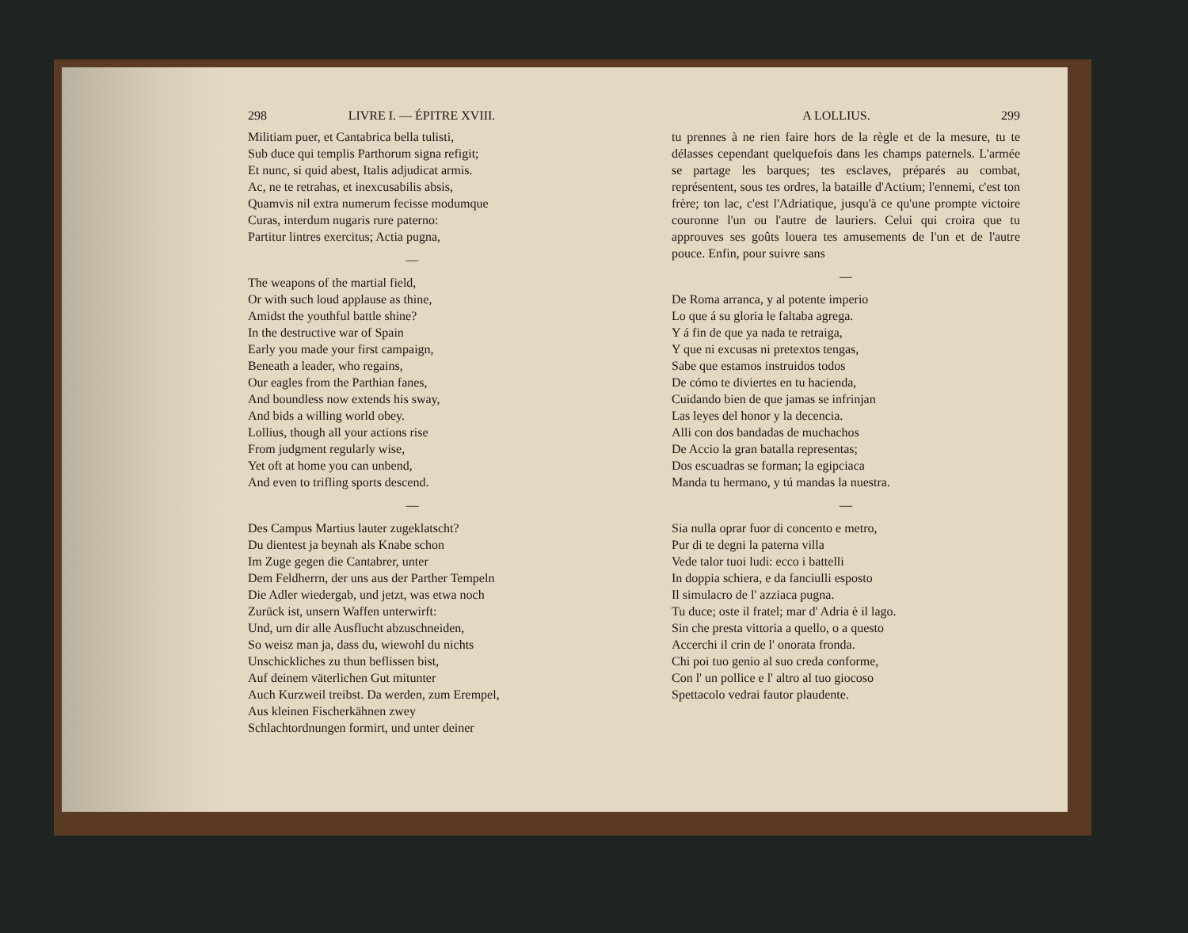298 LIVRE I. — ÉPITRE XVIII.
Militiam puer, et Cantabrica bella tulisti,
Sub duce qui templis Parthorum signa refigit;
Et nunc, si quid abest, Italis adjudicat armis.
Ac, ne te retrahas, et inexcusabilis absis,
Quamvis nil extra numerum fecisse modumque
Curas, interdum nugaris rure paterno:
Partitur lintres exercitus; Actia pugna,
—
The weapons of the martial field,
Or with such loud applause as thine,
Amidst the youthful battle shine?
In the destructive war of Spain
Early you made your first campaign,
Beneath a leader, who regains,
Our eagles from the Parthian fanes,
And boundless now extends his sway,
And bids a willing world obey.
Lollius, though all your actions rise
From judgment regularly wise,
Yet oft at home you can unbend,
And even to trifling sports descend.
—
Des Campus Martius lauter zugeklatscht?
Du dientest ja beynah als Knabe schon
Im Zuge gegen die Cantabrer, unter
Dem Feldherrn, der uns aus der Parther Tempeln
Die Adler wiedergab, und jetzt, was etwa noch
Zurück ist, unsern Waffen unterwirft:
Und, um dir alle Ausflucht abzuschneiden,
So weisz man ja, dass du, wiewohl du nichts
Unschickliches zu thun beflissen bist,
Auf deinem väterlichen Gut mitunter
Auch Kurzweil treibst. Da werden, zum Erempel,
Aus kleinen Fischerkähnen zwey
Schlachtordnungen formirt, und unter deiner
A LOLLIUS. 299
tu prennes à ne rien faire hors de la règle et de la mesure, tu te délasses cependant quelquefois dans les champs paternels. L'armée se partage les barques; tes esclaves, préparés au combat, représentent, sous tes ordres, la bataille d'Actium; l'ennemi, c'est ton frère; ton lac, c'est l'Adriatique, jusqu'à ce qu'une prompte victoire couronne l'un ou l'autre de lauriers. Celui qui croira que tu approuves ses goûts louera tes amusements de l'un et de l'autre pouce. Enfin, pour suivre sans
—
De Roma arranca, y al potente imperio
Lo que á su gloria le faltaba agrega.
Y á fin de que ya nada te retraiga,
Y que ni excusas ni pretextos tengas,
Sabe que estamos instruidos todos
De cómo te diviertes en tu hacienda,
Cuidando bien de que jamas se infrinjan
Las leyes del honor y la decencia.
Alli con dos bandadas de muchachos
De Accio la gran batalla representas;
Dos escuadras se forman; la egipciaca
Manda tu hermano, y tú mandas la nuestra.
—
Sia nulla oprar fuor di concento e metro,
Pur di te degni la paterna villa
Vede talor tuoi ludi: ecco i battelli
In doppia schiera, e da fanciulli esposto
Il simulacro de l' azziaca pugna.
Tu duce; oste il fratel; mar d' Adria è il lago.
Sin che presta vittoria a quello, o a questo
Accerchi il crin de l' onorata fronda.
Chi poi tuo genio al suo creda conforme,
Con l' un pollice e l' altro al tuo giocoso
Spettacolo vedrai fautor plaudente.